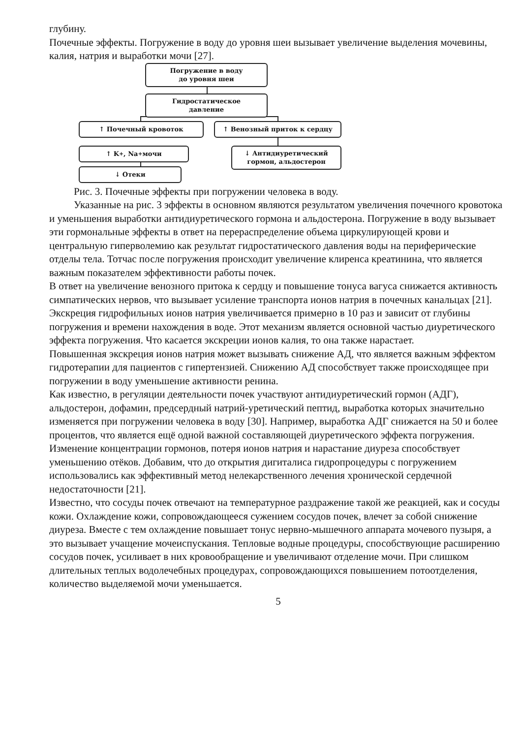глубину.
Почечные эффекты. Погружение в воду до уровня шеи вызывает увеличение выделения мочевины, калия, натрия и выработки мочи [27].
Погружение в воду
до уровня шеи
Гидростатическое
давление
↑ Почечный кровоток ↑ Венозный приток к сердцу
↑ K<sup>+</sup>, Na<sup>+</sup> мочи
↓ Антидиуретический
гормон, альдостерон
↓ Отеки
Рис. 3. Почечные эффекты при погружении человека в воду.
Указанные на рис. 3 эффекты в основном являются результатом увеличения почечного кровотока и уменьшения выработки антидиуретического гормона и альдостерона. Погружение в воду вызывает эти гормональные эффекты в ответ на перераспределение объема циркулирующей крови и центральную гиперволемию как результат гидростатического давления воды на периферические отделы тела. Тотчас после погружения происходит увеличение клиренса креатинина, что является важным показателем эффективности работы почек.
В ответ на увеличение венозного притока к сердцу и повышение тонуса вагуса снижается активность симпатических нервов, что вызывает усиление транспорта ионов натрия в почечных канальцах [21]. Экскреция гидрофильных ионов натрия увеличивается примерно в 10 раз и зависит от глубины погружения и времени нахождения в воде. Этот механизм является основной частью диуретического эффекта погружения. Что касается экскреции ионов калия, то она также нарастает.
Повышенная экскреция ионов натрия может вызывать снижение АД, что является важным эффектом гидротерапии для пациентов с гипертензией. Снижению АД способствует также происходящее при погружении в воду уменьшение активности ренина.
Как известно, в регуляции деятельности почек участвуют антидиуретический гормон (АДГ), альдостерон, дофамин, предсердный натрий-уретический пептид, выработка которых значительно изменяется при погружении человека в воду [30]. Например, выработка АДГ снижается на 50 и более процентов, что является ещё одной важной составляющей диуретического эффекта погружения. Изменение концентрации гормонов, потеря ионов натрия и нарастание диуреза способствует уменьшению отёков. Добавим, что до открытия дигиталиса гидропроцедуры с погружением использовались как эффективный метод нелекарственного лечения хронической сердечной недостаточности [21].
Известно, что сосуды почек отвечают на температурное раздражение такой же реакцией, как и сосуды кожи. Охлаждение кожи, сопровождающееся сужением сосудов почек, влечет за собой снижение диуреза. Вместе с тем охлаждение повышает тонус нервно-мышечного аппарата мочевого пузыря, а это вызывает учащение мочеиспускания. Тепловые водные процедуры, способствующие расширению сосудов почек, усиливает в них кровообращение и увеличивают отделение мочи. При слишком длительных теплых водолечебных процедурах, сопровождающихся повышением потоотделения, количество выделяемой мочи уменьшается.
5